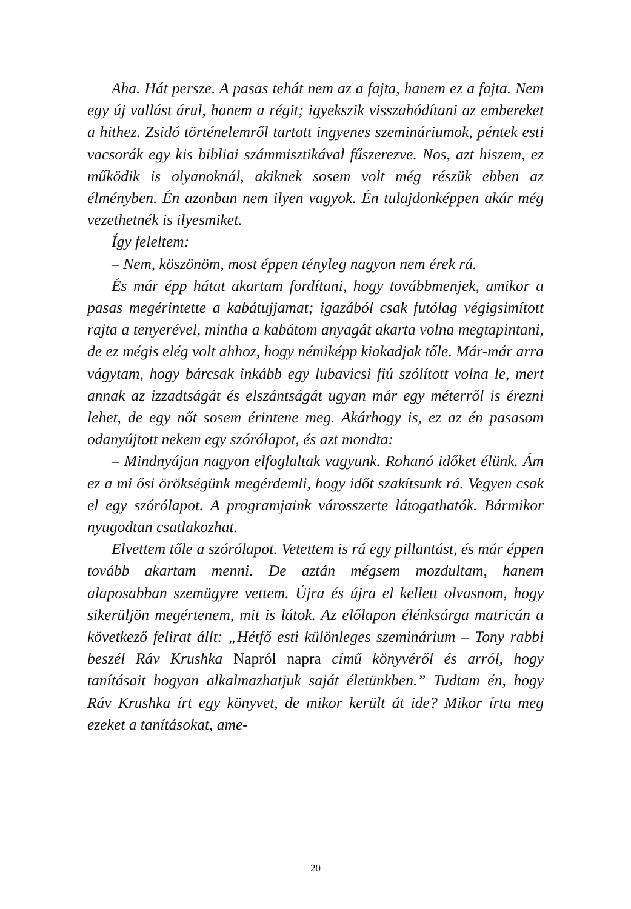Aha. Hát persze. A pasas tehát nem az a fajta, hanem ez a fajta. Nem egy új vallást árul, hanem a régit; igyekszik visszahódítani az embereket a hithez. Zsidó történelemről tartott ingyenes szemináriumok, péntek esti vacsorák egy kis bibliai számmisztikával fűszerezve. Nos, azt hiszem, ez működik is olyanoknál, akiknek sosem volt még részük ebben az élményben. Én azonban nem ilyen vagyok. Én tulajdonképpen akár még vezethetnék is ilyesmiket.
Így feleltem:
– Nem, köszönöm, most éppen tényleg nagyon nem érek rá.
És már épp hátat akartam fordítani, hogy továbbmenjek, amikor a pasas megérintette a kabátujjamat; igazából csak futólag végigsimított rajta a tenyerével, mintha a kabátom anyagát akarta volna megtapintani, de ez mégis elég volt ahhoz, hogy némiképp kiakadjak tőle. Már-már arra vágytam, hogy bárcsak inkább egy lubavicsi fiú szólított volna le, mert annak az izzadtságát és elszántságát ugyan már egy méterről is érezni lehet, de egy nőt sosem érintene meg. Akárhogy is, ez az én pasasom odanyújtott nekem egy szórólapot, és azt mondta:
– Mindnyájan nagyon elfoglaltak vagyunk. Rohanó időket élünk. Ám ez a mi ősi örökségünk megérdemli, hogy időt szakítsunk rá. Vegyen csak el egy szórólapot. A programjaink városszerte látogathatók. Bármikor nyugodtan csatlakozhat.
Elvettem tőle a szórólapot. Vetettem is rá egy pillantást, és már éppen tovább akartam menni. De aztán mégsem mozdultam, hanem alaposabban szemügyre vettem. Újra és újra el kellett olvasnom, hogy sikerüljön megértenem, mit is látok. Az előlapon élénksárga matricán a következő felirat állt: „Hétfő esti különleges szeminárium – Tony rabbi beszél Ráv Krushka Napról napra című könyvéről és arról, hogy tanításait hogyan alkalmazhatjuk saját életünkben.” Tudtam én, hogy Ráv Krushka írt egy könyvet, de mikor került át ide? Mikor írta meg ezeket a tanításokat, ame-
20